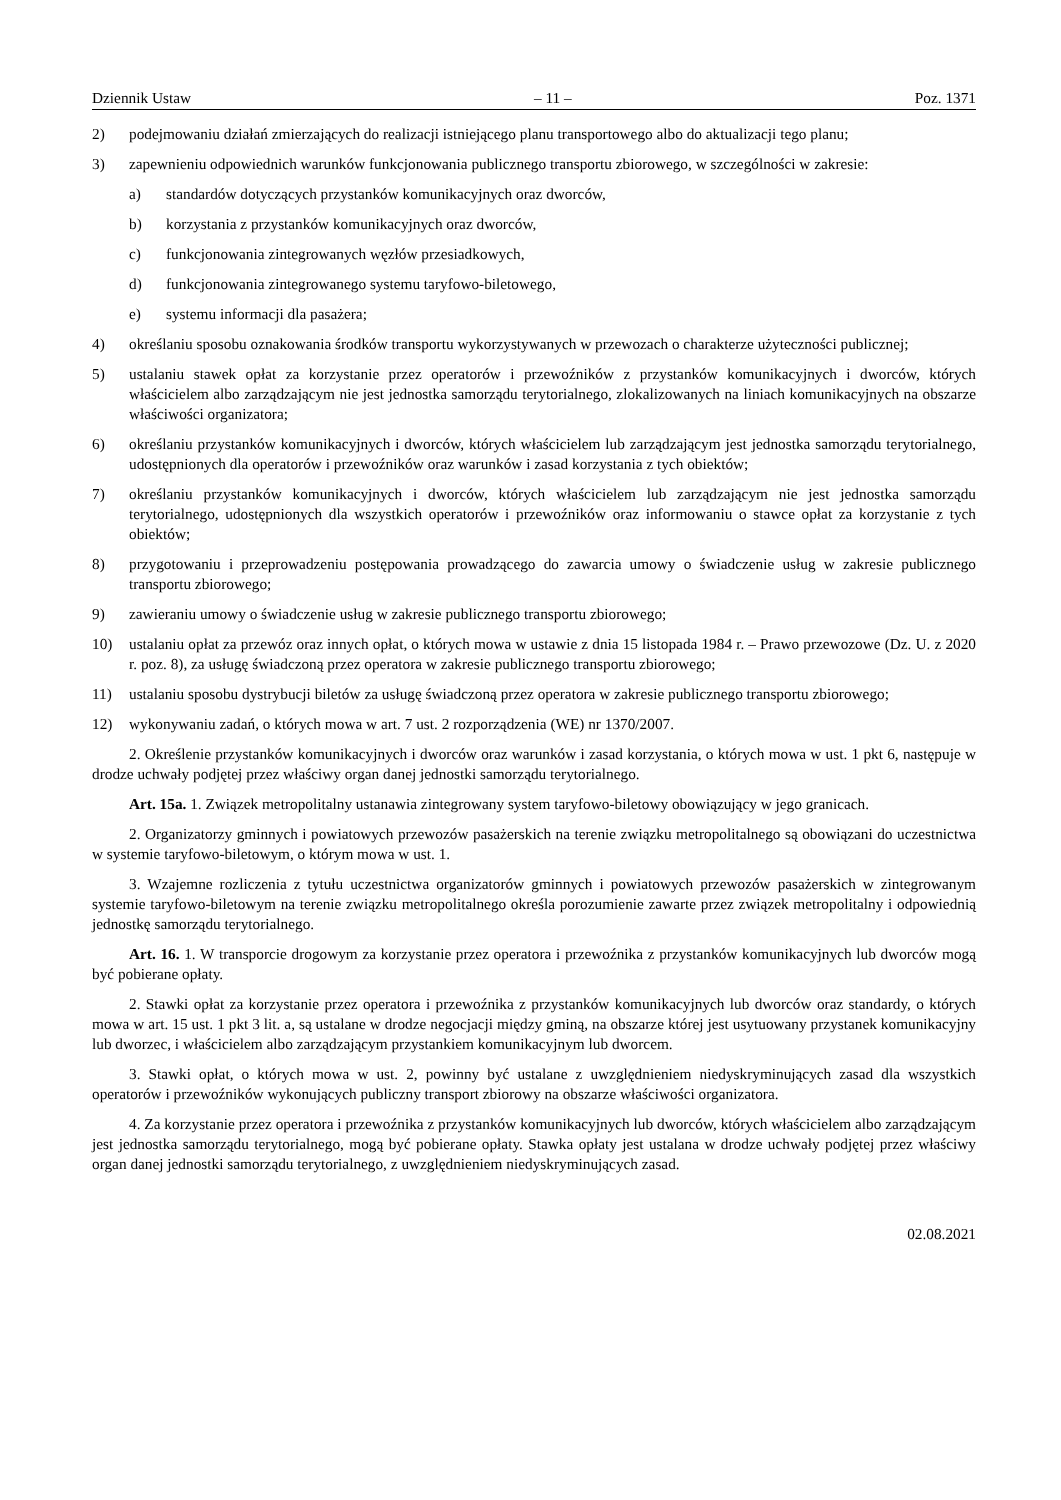Dziennik Ustaw – 11 – Poz. 1371
2) podejmowaniu działań zmierzających do realizacji istniejącego planu transportowego albo do aktualizacji tego planu;
3) zapewnieniu odpowiednich warunków funkcjonowania publicznego transportu zbiorowego, w szczególności w zakresie:
a) standardów dotyczących przystanków komunikacyjnych oraz dworców,
b) korzystania z przystanków komunikacyjnych oraz dworców,
c) funkcjonowania zintegrowanych węzłów przesiadkowych,
d) funkcjonowania zintegrowanego systemu taryfowo-biletowego,
e) systemu informacji dla pasażera;
4) określaniu sposobu oznakowania środków transportu wykorzystywanych w przewozach o charakterze użyteczności publicznej;
5) ustalaniu stawek opłat za korzystanie przez operatorów i przewoźników z przystanków komunikacyjnych i dworców, których właścicielem albo zarządzającym nie jest jednostka samorządu terytorialnego, zlokalizowanych na liniach komunikacyjnych na obszarze właściwości organizatora;
6) określaniu przystanków komunikacyjnych i dworców, których właścicielem lub zarządzającym jest jednostka samorządu terytorialnego, udostępnionych dla operatorów i przewoźników oraz warunków i zasad korzystania z tych obiektów;
7) określaniu przystanków komunikacyjnych i dworców, których właścicielem lub zarządzającym nie jest jednostka samorządu terytorialnego, udostępnionych dla wszystkich operatorów i przewoźników oraz informowaniu o stawce opłat za korzystanie z tych obiektów;
8) przygotowaniu i przeprowadzeniu postępowania prowadzącego do zawarcia umowy o świadczenie usług w zakresie publicznego transportu zbiorowego;
9) zawieraniu umowy o świadczenie usług w zakresie publicznego transportu zbiorowego;
10) ustalaniu opłat za przewóz oraz innych opłat, o których mowa w ustawie z dnia 15 listopada 1984 r. – Prawo przewozowe (Dz. U. z 2020 r. poz. 8), za usługę świadczoną przez operatora w zakresie publicznego transportu zbiorowego;
11) ustalaniu sposobu dystrybucji biletów za usługę świadczoną przez operatora w zakresie publicznego transportu zbiorowego;
12) wykonywaniu zadań, o których mowa w art. 7 ust. 2 rozporządzenia (WE) nr 1370/2007.
2. Określenie przystanków komunikacyjnych i dworców oraz warunków i zasad korzystania, o których mowa w ust. 1 pkt 6, następuje w drodze uchwały podjętej przez właściwy organ danej jednostki samorządu terytorialnego.
Art. 15a. 1. Związek metropolitalny ustanawia zintegrowany system taryfowo-biletowy obowiązujący w jego granicach.
2. Organizatorzy gminnych i powiatowych przewozów pasażerskich na terenie związku metropolitalnego są obowiązani do uczestnictwa w systemie taryfowo-biletowym, o którym mowa w ust. 1.
3. Wzajemne rozliczenia z tytułu uczestnictwa organizatorów gminnych i powiatowych przewozów pasażerskich w zintegrowanym systemie taryfowo-biletowym na terenie związku metropolitalnego określa porozumienie zawarte przez związek metropolitalny i odpowiednią jednostkę samorządu terytorialnego.
Art. 16. 1. W transporcie drogowym za korzystanie przez operatora i przewoźnika z przystanków komunikacyjnych lub dworców mogą być pobierane opłaty.
2. Stawki opłat za korzystanie przez operatora i przewoźnika z przystanków komunikacyjnych lub dworców oraz standardy, o których mowa w art. 15 ust. 1 pkt 3 lit. a, są ustalane w drodze negocjacji między gminą, na obszarze której jest usytuowany przystanek komunikacyjny lub dworzec, i właścicielem albo zarządzającym przystankiem komunikacyjnym lub dworcem.
3. Stawki opłat, o których mowa w ust. 2, powinny być ustalane z uwzględnieniem niedyskryminujących zasad dla wszystkich operatorów i przewoźników wykonujących publiczny transport zbiorowy na obszarze właściwości organizatora.
4. Za korzystanie przez operatora i przewoźnika z przystanków komunikacyjnych lub dworców, których właścicielem albo zarządzającym jest jednostka samorządu terytorialnego, mogą być pobierane opłaty. Stawka opłaty jest ustalana w drodze uchwały podjętej przez właściwy organ danej jednostki samorządu terytorialnego, z uwzględnieniem niedyskryminujących zasad.
02.08.2021